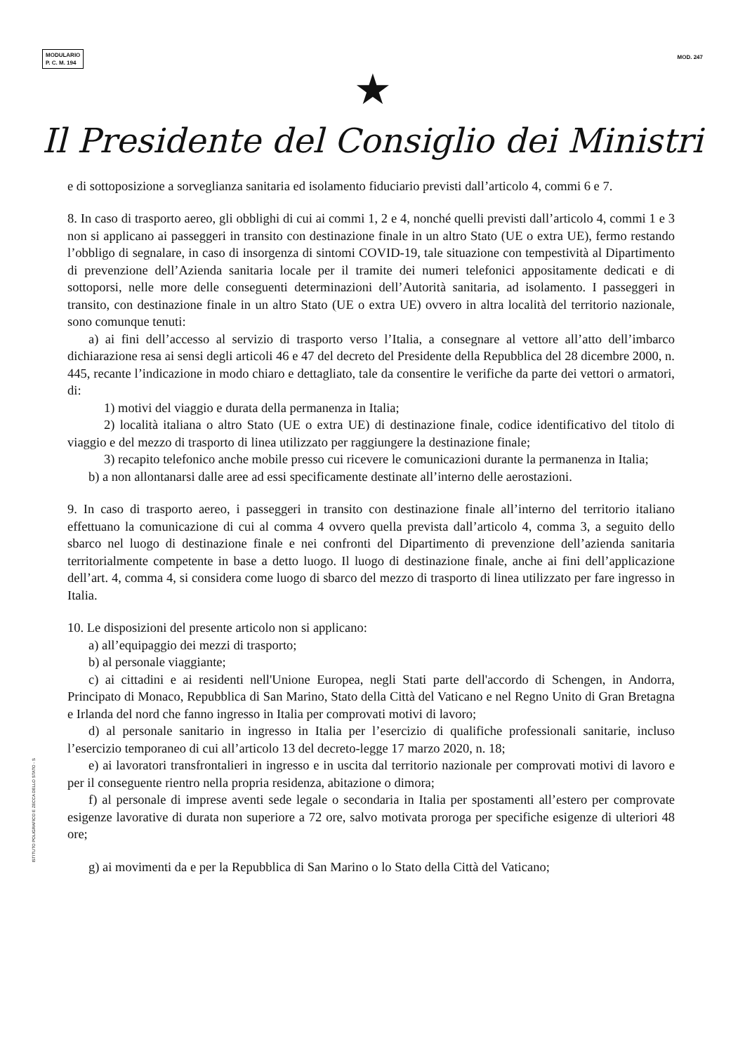MODULARIO
P. C. M. 194
MOD. 247
★
Il Presidente del Consiglio dei Ministri
e di sottoposizione a sorveglianza sanitaria ed isolamento fiduciario previsti dall’articolo 4, commi 6 e 7.
8. In caso di trasporto aereo, gli obblighi di cui ai commi 1, 2 e 4, nonché quelli previsti dall’articolo 4, commi 1 e 3 non si applicano ai passeggeri in transito con destinazione finale in un altro Stato (UE o extra UE), fermo restando l’obbligo di segnalare, in caso di insorgenza di sintomi COVID-19, tale situazione con tempestività al Dipartimento di prevenzione dell’Azienda sanitaria locale per il tramite dei numeri telefonici appositamente dedicati e di sottoporsi, nelle more delle conseguenti determinazioni dell’Autorità sanitaria, ad isolamento. I passeggeri in transito, con destinazione finale in un altro Stato (UE o extra UE) ovvero in altra località del territorio nazionale, sono comunque tenuti:
a) ai fini dell’accesso al servizio di trasporto verso l’Italia, a consegnare al vettore all’atto dell’imbarco dichiarazione resa ai sensi degli articoli 46 e 47 del decreto del Presidente della Repubblica del 28 dicembre 2000, n. 445, recante l’indicazione in modo chiaro e dettagliato, tale da consentire le verifiche da parte dei vettori o armatori, di:
1) motivi del viaggio e durata della permanenza in Italia;
2) località italiana o altro Stato (UE o extra UE) di destinazione finale, codice identificativo del titolo di viaggio e del mezzo di trasporto di linea utilizzato per raggiungere la destinazione finale;
3) recapito telefonico anche mobile presso cui ricevere le comunicazioni durante la permanenza in Italia;
b) a non allontanarsi dalle aree ad essi specificamente destinate all’interno delle aerostazioni.
9. In caso di trasporto aereo, i passeggeri in transito con destinazione finale all’interno del territorio italiano effettuano la comunicazione di cui al comma 4 ovvero quella prevista dall’articolo 4, comma 3, a seguito dello sbarco nel luogo di destinazione finale e nei confronti del Dipartimento di prevenzione dell’azienda sanitaria territorialmente competente in base a detto luogo. Il luogo di destinazione finale, anche ai fini dell’applicazione dell’art. 4, comma 4, si considera come luogo di sbarco del mezzo di trasporto di linea utilizzato per fare ingresso in Italia.
10. Le disposizioni del presente articolo non si applicano:
a) all’equipaggio dei mezzi di trasporto;
b) al personale viaggiante;
c) ai cittadini e ai residenti nell'Unione Europea, negli Stati parte dell'accordo di Schengen, in Andorra, Principato di Monaco, Repubblica di San Marino, Stato della Città del Vaticano e nel Regno Unito di Gran Bretagna e Irlanda del nord che fanno ingresso in Italia per comprovati motivi di lavoro;
d) al personale sanitario in ingresso in Italia per l’esercizio di qualifiche professionali sanitarie, incluso l’esercizio temporaneo di cui all’articolo 13 del decreto-legge 17 marzo 2020, n. 18;
e) ai lavoratori transfrontalieri in ingresso e in uscita dal territorio nazionale per comprovati motivi di lavoro e per il conseguente rientro nella propria residenza, abitazione o dimora;
f) al personale di imprese aventi sede legale o secondaria in Italia per spostamenti all’estero per comprovate esigenze lavorative di durata non superiore a 72 ore, salvo motivata proroga per specifiche esigenze di ulteriori 48 ore;
g) ai movimenti da e per la Repubblica di San Marino o lo Stato della Città del Vaticano;
ISTITUTO POLIGRAFICO E ZECCA DELLO STATO - S